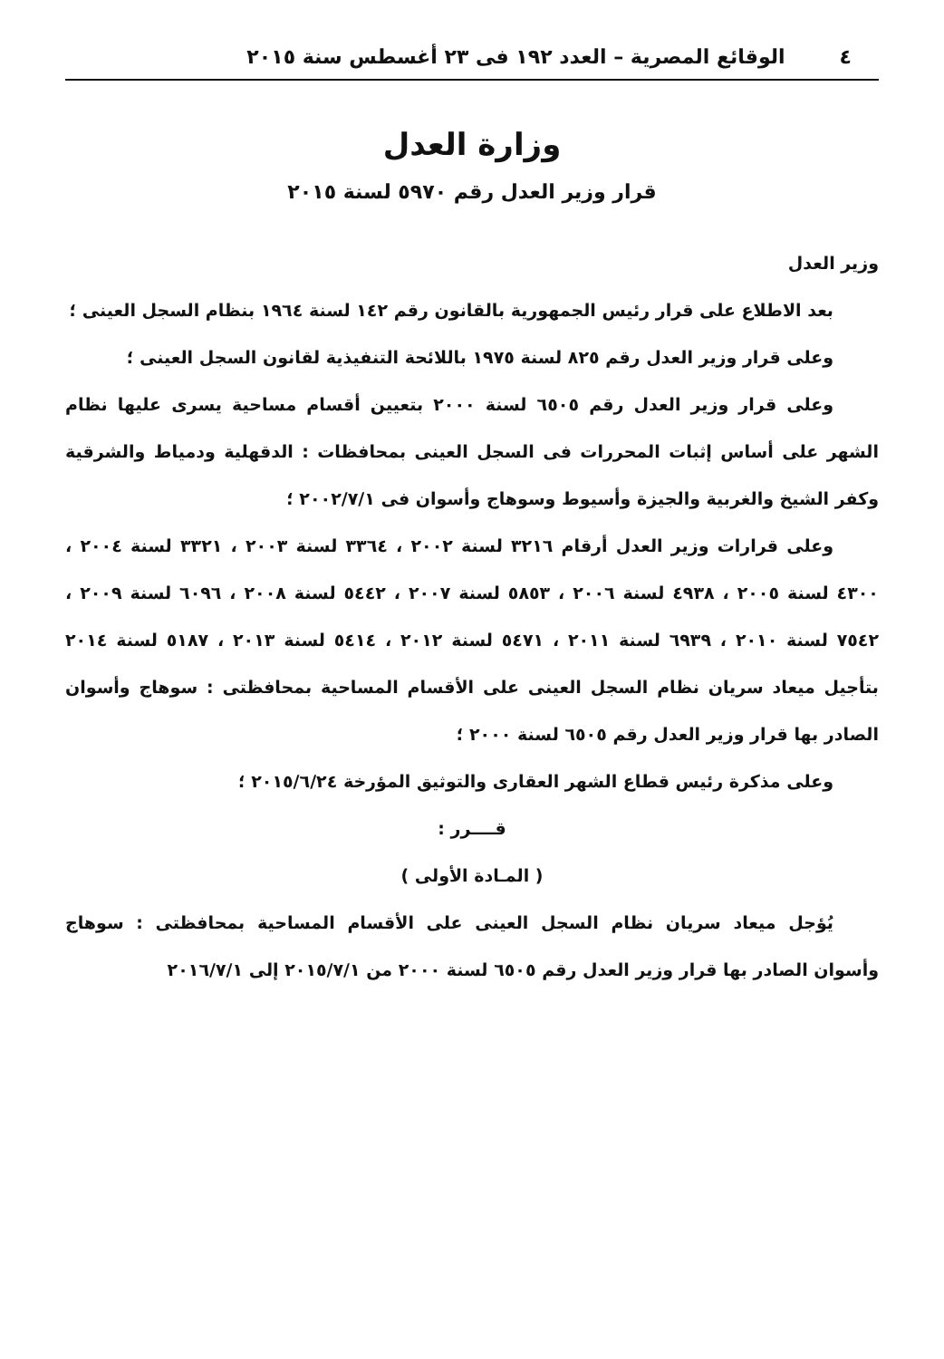٤ الوقائع المصرية – العدد ١٩٢ فى ٢٣ أغسطس سنة ٢٠١٥
وزارة العدل
قرار وزير العدل رقم ٥٩٧٠ لسنة ٢٠١٥
وزير العدل
بعد الاطلاع على قرار رئيس الجمهورية بالقانون رقم ١٤٢ لسنة ١٩٦٤ بنظام السجل العينى ؛
وعلى قرار وزير العدل رقم ٨٢٥ لسنة ١٩٧٥ باللائحة التنفيذية لقانون السجل العينى ؛
وعلى قرار وزير العدل رقم ٦٥٠٥ لسنة ٢٠٠٠ بتعيين أقسام مساحية يسرى عليها نظام الشهر على أساس إثبات المحررات فى السجل العينى بمحافظات : الدقهلية ودمياط والشرقية وكفر الشيخ والغربية والجيزة وأسيوط وسوهاج وأسوان فى ٢٠٠٢/٧/١ ؛
وعلى قرارات وزير العدل أرقام ٣٢١٦ لسنة ٢٠٠٢ ، ٣٣٦٤ لسنة ٢٠٠٣ ، ٣٣٢١ لسنة ٢٠٠٤ ، ٤٣٠٠ لسنة ٢٠٠٥ ، ٤٩٣٨ لسنة ٢٠٠٦ ، ٥٨٥٣ لسنة ٢٠٠٧ ، ٥٤٤٢ لسنة ٢٠٠٨ ، ٦٠٩٦ لسنة ٢٠٠٩ ، ٧٥٤٢ لسنة ٢٠١٠ ، ٦٩٣٩ لسنة ٢٠١١ ، ٥٤٧١ لسنة ٢٠١٢ ، ٥٤١٤ لسنة ٢٠١٣ ، ٥١٨٧ لسنة ٢٠١٤ بتأجيل ميعاد سريان نظام السجل العينى على الأقسام المساحية بمحافظتى : سوهاج وأسوان الصادر بها قرار وزير العدل رقم ٦٥٠٥ لسنة ٢٠٠٠ ؛
وعلى مذكرة رئيس قطاع الشهر العقارى والتوثيق المؤرخة ٢٠١٥/٦/٢٤ ؛
قــــرر :
( المـادة الأولى )
يُؤجل ميعاد سريان نظام السجل العينى على الأقسام المساحية بمحافظتى : سوهاج وأسوان الصادر بها قرار وزير العدل رقم ٦٥٠٥ لسنة ٢٠٠٠ من ٢٠١٥/٧/١ إلى ٢٠١٦/٧/١